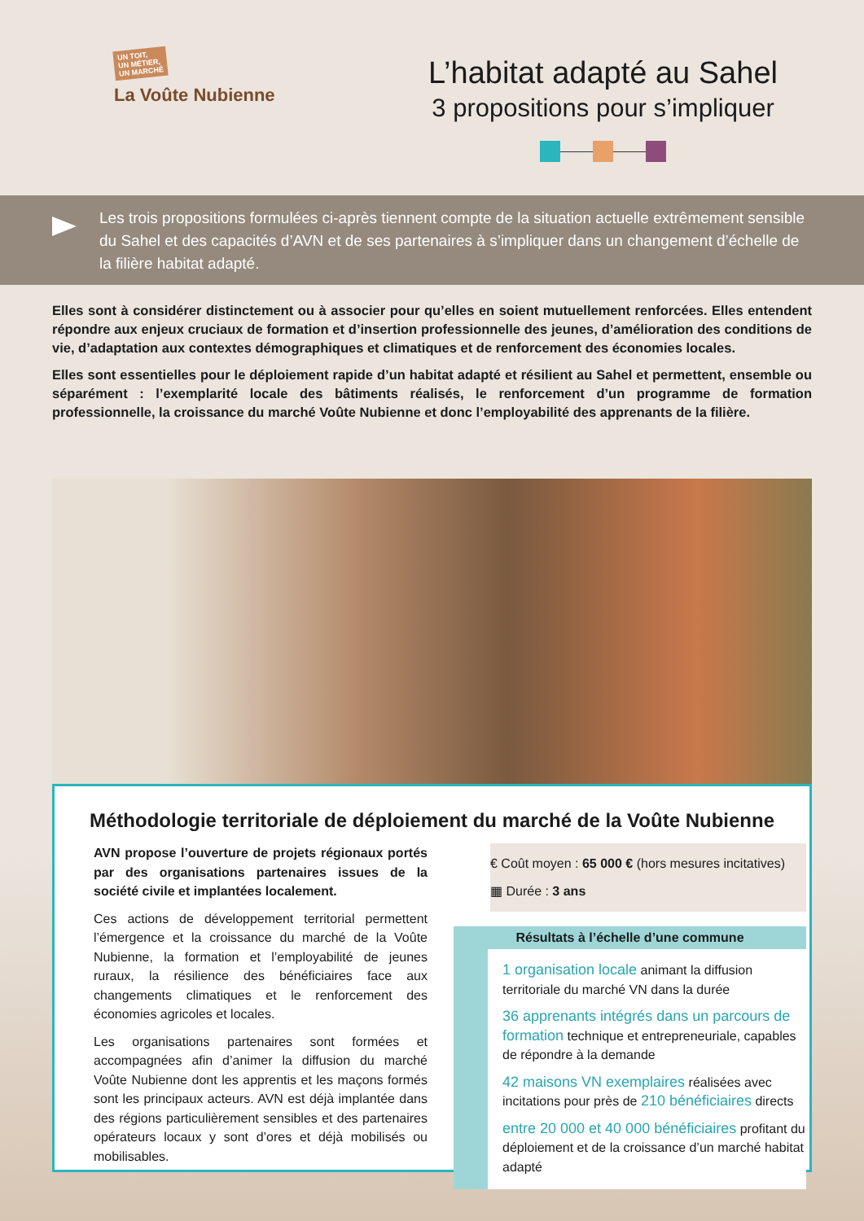UN TOIT,
UN MÉTIER,
UN MARCHÉ
La Voûte Nubienne
L’habitat adapté au Sahel
3 propositions pour s’impliquer
Les trois propositions formulées ci-après tiennent compte de la situation actuelle extrêmement sensible du Sahel et des capacités d’AVN et de ses partenaires à s’impliquer dans un changement d’échelle de la filière habitat adapté.
Elles sont à considérer distinctement ou à associer pour qu’elles en soient mutuellement renforcées. Elles entendent répondre aux enjeux cruciaux de formation et d’insertion professionnelle des jeunes, d’amélioration des conditions de vie, d’adaptation aux contextes démographiques et climatiques et de renforcement des économies locales.
Elles sont essentielles pour le déploiement rapide d’un habitat adapté et résilient au Sahel et permettent, ensemble ou séparément : l’exemplarité locale des bâtiments réalisés, le renforcement d’un programme de formation professionnelle, la croissance du marché Voûte Nubienne et donc l’employabilité des apprenants de la filière.
Méthodologie territoriale de déploiement du marché de la Voûte Nubienne
AVN propose l’ouverture de projets régionaux portés par des organisations partenaires issues de la société civile et implantées localement.
Ces actions de développement territorial permettent l’émergence et la croissance du marché de la Voûte Nubienne, la formation et l’employabilité de jeunes ruraux, la résilience des bénéficiaires face aux changements climatiques et le renforcement des économies agricoles et locales.
Les organisations partenaires sont formées et accompagnées afin d’animer la diffusion du marché Voûte Nubienne dont les apprentis et les maçons formés sont les principaux acteurs. AVN est déjà implantée dans des régions particulièrement sensibles et des partenaires opérateurs locaux y sont d’ores et déjà mobilisés ou mobilisables.
€ Coût moyen : 65 000 € (hors mesures incitatives)
▦ Durée : 3 ans
Résultats à l’échelle d’une commune
1 organisation locale animant la diffusion territoriale du marché VN dans la durée
36 apprenants intégrés dans un parcours de formation technique et entrepreneuriale, capables de répondre à la demande
42 maisons VN exemplaires réalisées avec incitations pour près de 210 bénéficiaires directs
entre 20 000 et 40 000 bénéficiaires profitant du déploiement et de la croissance d’un marché habitat adapté